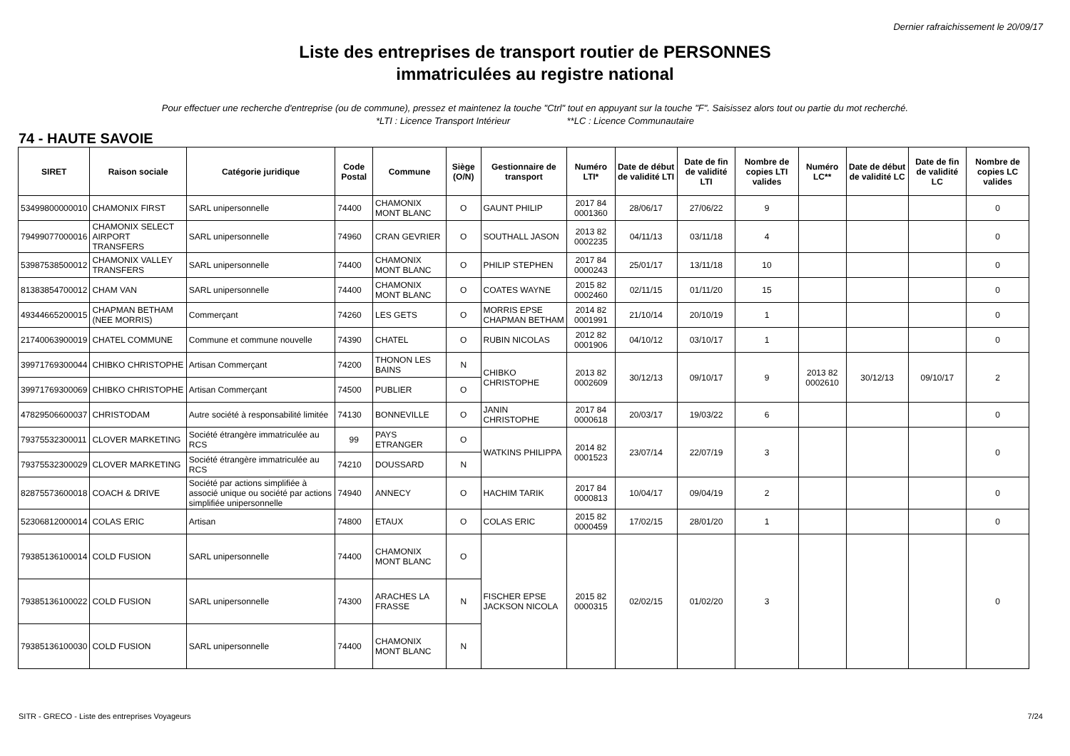Dernier rafraichissement le 20/09/17
Liste des entreprises de transport routier de PERSONNES
immatriculées au registre national
Pour effectuer une recherche d'entreprise (ou de commune), pressez et maintenez la touche "Ctrl" tout en appuyant sur la touche "F". Saisissez alors tout ou partie du mot recherché.
*LTI : Licence Transport Intérieur **LC : Licence Communautaire
74 - HAUTE SAVOIE
| SIRET | Raison sociale | Catégorie juridique | Code Postal | Commune | Siège (O/N) | Gestionnaire de transport | Numéro LTI* | Date de début de validité LTI | Date de fin de validité LTI | Nombre de copies LTI valides | Numéro LC** | Date de début de validité LC | Date de fin de validité LC | Nombre de copies LC valides |
| --- | --- | --- | --- | --- | --- | --- | --- | --- | --- | --- | --- | --- | --- | --- |
| 53499800000010 | CHAMONIX FIRST | SARL unipersonnelle | 74400 | CHAMONIX MONT BLANC | O | GAUNT PHILIP | 2017 84 0001360 | 28/06/17 | 27/06/22 | 9 | | | | 0 |
| 79499077000016 | CHAMONIX SELECT AIRPORT TRANSFERS | SARL unipersonnelle | 74960 | CRAN GEVRIER | O | SOUTHALL JASON | 2013 82 0002235 | 04/11/13 | 03/11/18 | 4 | | | | 0 |
| 53987538500012 | CHAMONIX VALLEY TRANSFERS | SARL unipersonnelle | 74400 | CHAMONIX MONT BLANC | O | PHILIP STEPHEN | 2017 84 0000243 | 25/01/17 | 13/11/18 | 10 | | | | 0 |
| 81383854700012 | CHAM VAN | SARL unipersonnelle | 74400 | CHAMONIX MONT BLANC | O | COATES WAYNE | 2015 82 0002460 | 02/11/15 | 01/11/20 | 15 | | | | 0 |
| 49344665200015 | CHAPMAN BETHAM (NEE MORRIS) | Commerçant | 74260 | LES GETS | O | MORRIS EPSE CHAPMAN BETHAM | 2014 82 0001991 | 21/10/14 | 20/10/19 | 1 | | | | 0 |
| 21740063900019 | CHATEL COMMUNE | Commune et commune nouvelle | 74390 | CHATEL | O | RUBIN NICOLAS | 2012 82 0001906 | 04/10/12 | 03/10/17 | 1 | | | | 0 |
| 39971769300044 | CHIBKO CHRISTOPHE | Artisan Commerçant | 74200 | THONON LES BAINS | N | CHIBKO CHRISTOPHE | 2013 82 0002609 | 30/12/13 | 09/10/17 | 9 | 2013 82 0002610 | 30/12/13 | 09/10/17 | 2 |
| 39971769300069 | CHIBKO CHRISTOPHE | Artisan Commerçant | 74500 | PUBLIER | O | | | | | | | | | |
| 47829506600037 | CHRISTODAM | Autre société à responsabilité limitée | 74130 | BONNEVILLE | O | JANIN CHRISTOPHE | 2017 84 0000618 | 20/03/17 | 19/03/22 | 6 | | | | 0 |
| 79375532300011 | CLOVER MARKETING | Société étrangère immatriculée au RCS | 99 | PAYS ETRANGER | O | WATKINS PHILIPPA | 2014 82 0001523 | 23/07/14 | 22/07/19 | 3 | | | | 0 |
| 79375532300029 | CLOVER MARKETING | Société étrangère immatriculée au RCS | 74210 | DOUSSARD | N | | | | | | | | | |
| 82875573600018 | COACH & DRIVE | Société par actions simplifiée à associé unique ou société par actions simplifiée unipersonnelle | 74940 | ANNECY | O | HACHIM TARIK | 2017 84 0000813 | 10/04/17 | 09/04/19 | 2 | | | | 0 |
| 52306812000014 | COLAS ERIC | Artisan | 74800 | ETAUX | O | COLAS ERIC | 2015 82 0000459 | 17/02/15 | 28/01/20 | 1 | | | | 0 |
| 79385136100014 | COLD FUSION | SARL unipersonnelle | 74400 | CHAMONIX MONT BLANC | O | FISCHER EPSE JACKSON NICOLA | 2015 82 0000315 | 02/02/15 | 01/02/20 | 3 | | | | 0 |
| 79385136100022 | COLD FUSION | SARL unipersonnelle | 74300 | ARACHES LA FRASSE | N | | | | | | | | | |
| 79385136100030 | COLD FUSION | SARL unipersonnelle | 74400 | CHAMONIX MONT BLANC | N | | | | | | | | | |
SITR - GRECO - Liste des entreprises Voyageurs 7/24